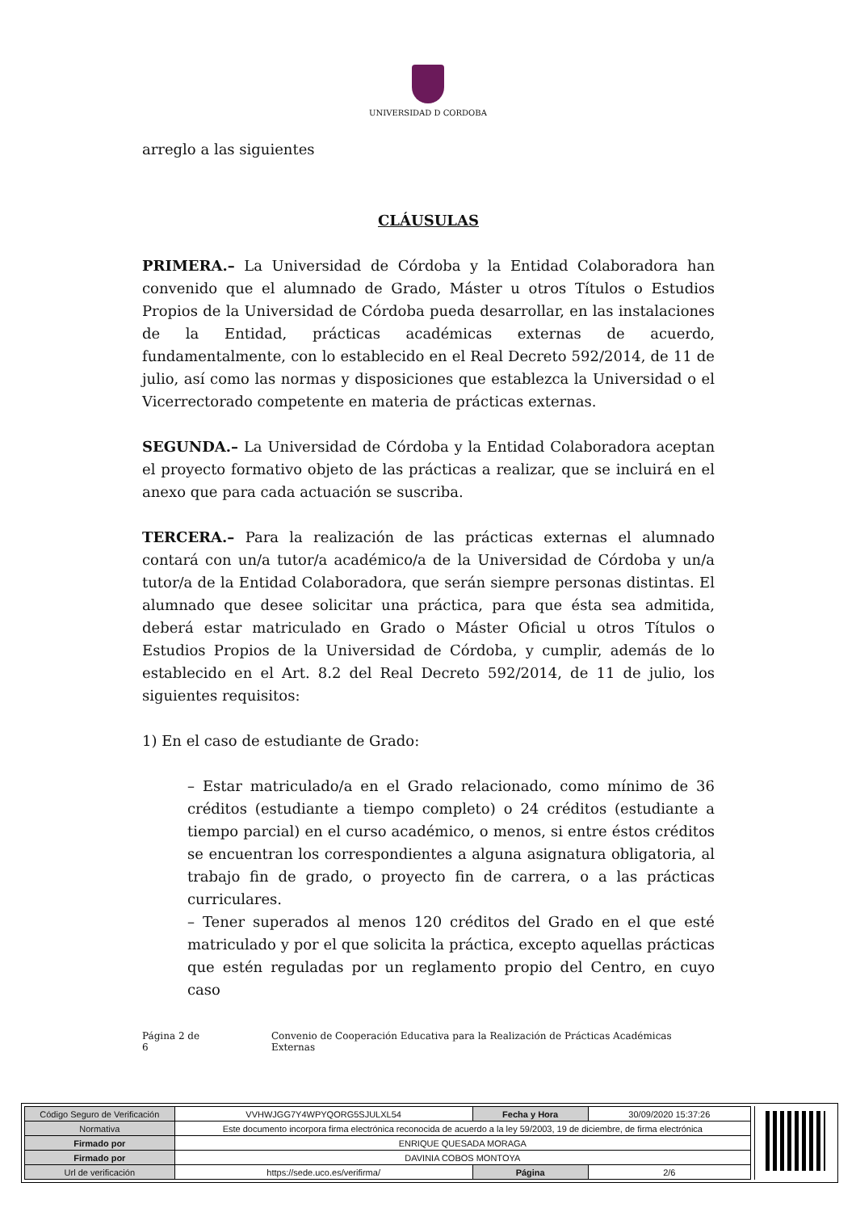UNIVERSIDAD D CORDOBA
arreglo a las siguientes
CLÁUSULAS
PRIMERA.– La Universidad de Córdoba y la Entidad Colaboradora han convenido que el alumnado de Grado, Máster u otros Títulos o Estudios Propios de la Universidad de Córdoba pueda desarrollar, en las instalaciones de la Entidad, prácticas académicas externas de acuerdo, fundamentalmente, con lo establecido en el Real Decreto 592/2014, de 11 de julio, así como las normas y disposiciones que establezca la Universidad o el Vicerrectorado competente en materia de prácticas externas.
SEGUNDA.– La Universidad de Córdoba y la Entidad Colaboradora aceptan el proyecto formativo objeto de las prácticas a realizar, que se incluirá en el anexo que para cada actuación se suscriba.
TERCERA.– Para la realización de las prácticas externas el alumnado contará con un/a tutor/a académico/a de la Universidad de Córdoba y un/a tutor/a de la Entidad Colaboradora, que serán siempre personas distintas. El alumnado que desee solicitar una práctica, para que ésta sea admitida, deberá estar matriculado en Grado o Máster Oficial u otros Títulos o Estudios Propios de la Universidad de Córdoba, y cumplir, además de lo establecido en el Art. 8.2 del Real Decreto 592/2014, de 11 de julio, los siguientes requisitos:
1) En el caso de estudiante de Grado:
– Estar matriculado/a en el Grado relacionado, como mínimo de 36 créditos (estudiante a tiempo completo) o 24 créditos (estudiante a tiempo parcial) en el curso académico, o menos, si entre éstos créditos se encuentran los correspondientes a alguna asignatura obligatoria, al trabajo fin de grado, o proyecto fin de carrera, o a las prácticas curriculares.
– Tener superados al menos 120 créditos del Grado en el que esté matriculado y por el que solicita la práctica, excepto aquellas prácticas que estén reguladas por un reglamento propio del Centro, en cuyo caso
Página 2 de 6 Convenio de Cooperación Educativa para la Realización de Prácticas Académicas Externas
| Código Seguro de Verificación | VVHWJGG7Y4WPYQORG5SJULXL54 | Fecha y Hora | 30/09/2020 15:37:26 |
| Normativa | Este documento incorpora firma electrónica reconocida de acuerdo a la ley 59/2003, 19 de diciembre, de firma electrónica | | |
| Firmado por | ENRIQUE QUESADA MORAGA | | |
| Firmado por | DAVINIA COBOS MONTOYA | | |
| Url de verificación | https://sede.uco.es/verifirma/ | Página | 2/6 |